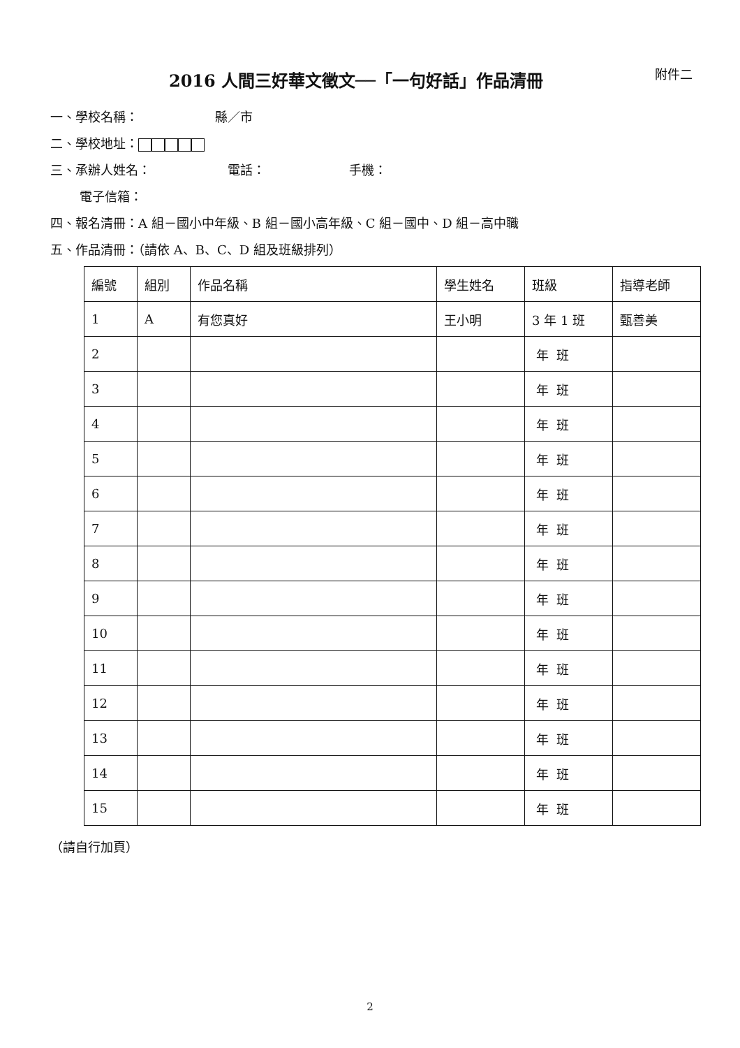2016 人間三好華文徵文──「一句好話」作品清冊 附件二
一、學校名稱： 縣／市
二、學校地址：
三、承辦人姓名： 電話： 手機：
電子信箱：
四、報名清冊：A 組－國小中年級、B 組－國小高年級、C 組－國中、D 組－高中職
五、作品清冊：（請依 A、B、C、D 組及班級排列）
| 編號 | 組別 | 作品名稱 | 學生姓名 | 班級 | 指導老師 |
| --- | --- | --- | --- | --- | --- |
| 1 | A | 有您真好 | 王小明 | 3 年 1 班 | 甄善美 |
| 2 | | | | 年 班 | |
| 3 | | | | 年 班 | |
| 4 | | | | 年 班 | |
| 5 | | | | 年 班 | |
| 6 | | | | 年 班 | |
| 7 | | | | 年 班 | |
| 8 | | | | 年 班 | |
| 9 | | | | 年 班 | |
| 10 | | | | 年 班 | |
| 11 | | | | 年 班 | |
| 12 | | | | 年 班 | |
| 13 | | | | 年 班 | |
| 14 | | | | 年 班 | |
| 15 | | | | 年 班 | |
（請自行加頁）
2